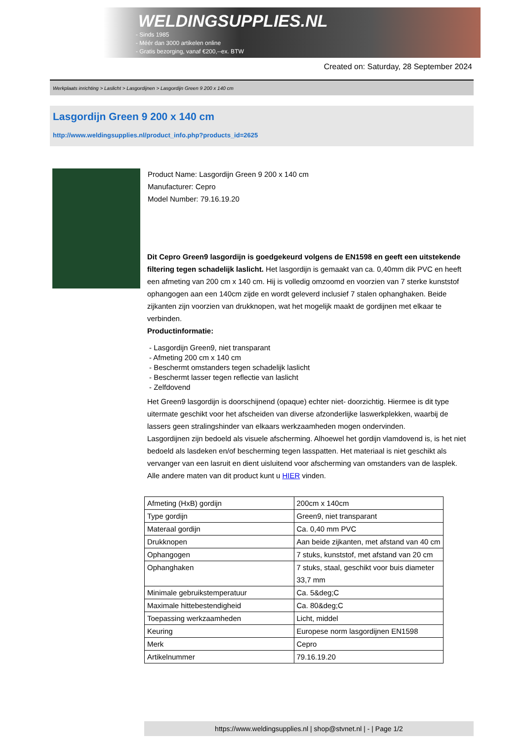WELDINGSUPPLIES.NL
- Sinds 1985
- Méér dan 3000 artikelen online
- Gratis bezorging, vanaf €200,--ex. BTW
Created on: Saturday, 28 September 2024
Werkplaats inrichting > Laslicht > Lasgordijnen > Lasgordijn Green 9 200 x 140 cm
Lasgordijn Green 9 200 x 140 cm
http://www.weldingsupplies.nl/product_info.php?products_id=2625
Product Name: Lasgordijn Green 9 200 x 140 cm
Manufacturer: Cepro
Model Number: 79.16.19.20
Dit Cepro Green9 lasgordijn is goedgekeurd volgens de EN1598 en geeft een uitstekende filtering tegen schadelijk laslicht. Het lasgordijn is gemaakt van ca. 0,40mm dik PVC en heeft een afmeting van 200 cm x 140 cm. Hij is volledig omzoomd en voorzien van 7 sterke kunststof ophangogen aan een 140cm zijde en wordt geleverd inclusief 7 stalen ophanghaken. Beide zijkanten zijn voorzien van drukknopen, wat het mogelijk maakt de gordijnen met elkaar te verbinden.
Productinformatie:
- Lasgordijn Green9, niet transparant
- Afmeting 200 cm x 140 cm
- Beschermt omstanders tegen schadelijk laslicht
- Beschermt lasser tegen reflectie van laslicht
- Zelfdovend
Het Green9 lasgordijn is doorschijnend (opaque) echter niet- doorzichtig. Hiermee is dit type uitermate geschikt voor het afscheiden van diverse afzonderlijke laswerkplekken, waarbij de lassers geen stralingshinder van elkaars werkzaamheden mogen ondervinden.
Lasgordijnen zijn bedoeld als visuele afscherming. Alhoewel het gordijn vlamdovend is, is het niet bedoeld als lasdeken en/of bescherming tegen lasspatten. Het materiaal is niet geschikt als vervanger van een lasruit en dient uisluitend voor afscherming van omstanders van de lasplek.
Alle andere maten van dit product kunt u HIER vinden.
| Afmeting (HxB) gordijn | 200cm x 140cm |
| Type gordijn | Green9, niet transparant |
| Materaal gordijn | Ca. 0,40 mm PVC |
| Drukknopen | Aan beide zijkanten, met afstand van 40 cm |
| Ophangogen | 7 stuks, kunststof, met afstand van 20 cm |
| Ophanghaken | 7 stuks, staal, geschikt voor buis diameter 33,7 mm |
| Minimale gebruikstemperatuur | Ca. 5&deg;C |
| Maximale hittebestendigheid | Ca. 80&deg;C |
| Toepassing werkzaamheden | Licht, middel |
| Keuring | Europese norm lasgordijnen EN1598 |
| Merk | Cepro |
| Artikelnummer | 79.16.19.20 |
https://www.weldingsupplies.nl | shop@stvnet.nl | - | Page 1/2